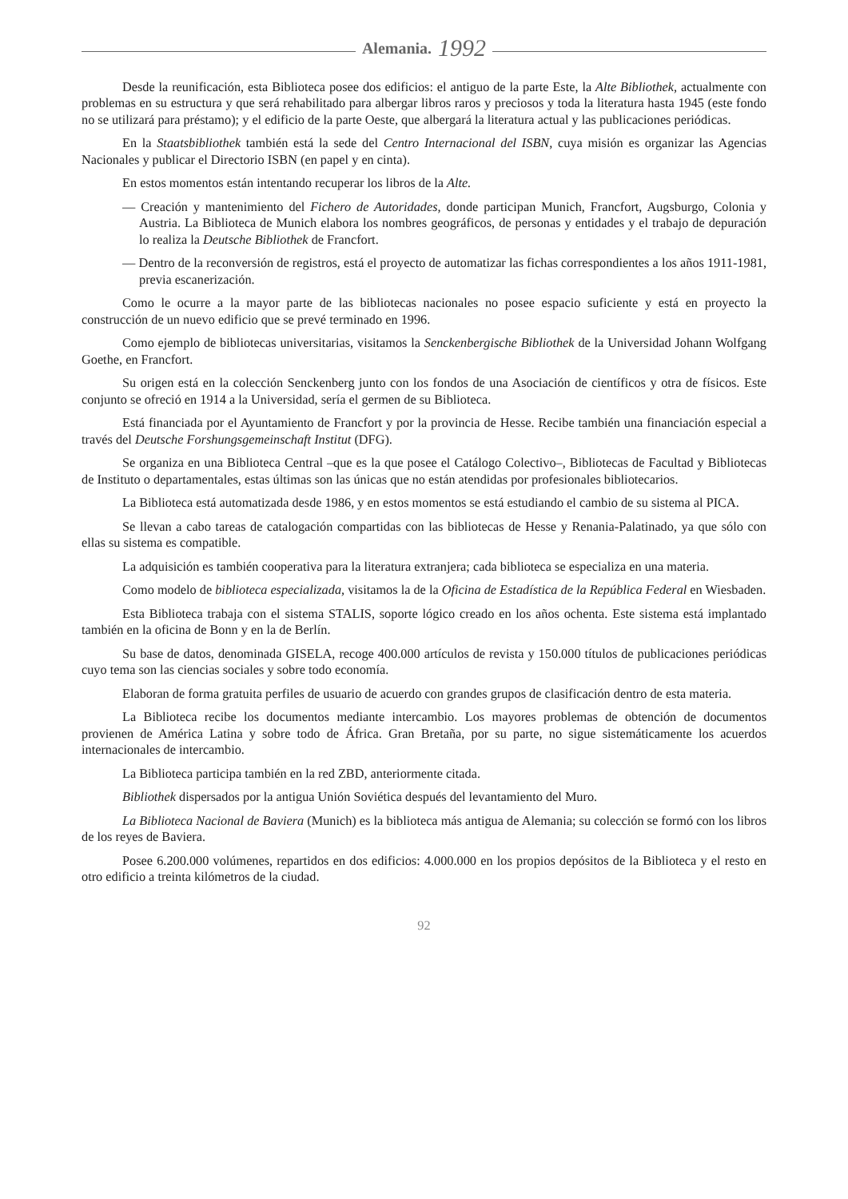Alemania. 1992
Desde la reunificación, esta Biblioteca posee dos edificios: el antiguo de la parte Este, la Alte Bibliothek, actualmente con problemas en su estructura y que será rehabilitado para albergar libros raros y preciosos y toda la literatura hasta 1945 (este fondo no se utilizará para préstamo); y el edificio de la parte Oeste, que albergará la literatura actual y las publicaciones periódicas.
En la Staatsbibliothek también está la sede del Centro Internacional del ISBN, cuya misión es organizar las Agencias Nacionales y publicar el Directorio ISBN (en papel y en cinta).
En estos momentos están intentando recuperar los libros de la Alte.
— Creación y mantenimiento del Fichero de Autoridades, donde participan Munich, Francfort, Augsburgo, Colonia y Austria. La Biblioteca de Munich elabora los nombres geográficos, de personas y entidades y el trabajo de depuración lo realiza la Deutsche Bibliothek de Francfort.
— Dentro de la reconversión de registros, está el proyecto de automatizar las fichas correspondientes a los años 1911-1981, previa escanerización.
Como le ocurre a la mayor parte de las bibliotecas nacionales no posee espacio suficiente y está en proyecto la construcción de un nuevo edificio que se prevé terminado en 1996.
Como ejemplo de bibliotecas universitarias, visitamos la Senckenbergische Bibliothek de la Universidad Johann Wolfgang Goethe, en Francfort.
Su origen está en la colección Senckenberg junto con los fondos de una Asociación de científicos y otra de físicos. Este conjunto se ofreció en 1914 a la Universidad, sería el germen de su Biblioteca.
Está financiada por el Ayuntamiento de Francfort y por la provincia de Hesse. Recibe también una financiación especial a través del Deutsche Forshungsgemeinschaft Institut (DFG).
Se organiza en una Biblioteca Central –que es la que posee el Catálogo Colectivo–, Bibliotecas de Facultad y Bibliotecas de Instituto o departamentales, estas últimas son las únicas que no están atendidas por profesionales bibliotecarios.
La Biblioteca está automatizada desde 1986, y en estos momentos se está estudiando el cambio de su sistema al PICA.
Se llevan a cabo tareas de catalogación compartidas con las bibliotecas de Hesse y Renania-Palatinado, ya que sólo con ellas su sistema es compatible.
La adquisición es también cooperativa para la literatura extranjera; cada biblioteca se especializa en una materia.
Como modelo de biblioteca especializada, visitamos la de la Oficina de Estadística de la República Federal en Wiesbaden.
Esta Biblioteca trabaja con el sistema STALIS, soporte lógico creado en los años ochenta. Este sistema está implantado también en la oficina de Bonn y en la de Berlín.
Su base de datos, denominada GISELA, recoge 400.000 artículos de revista y 150.000 títulos de publicaciones periódicas cuyo tema son las ciencias sociales y sobre todo economía.
Elaboran de forma gratuita perfiles de usuario de acuerdo con grandes grupos de clasificación dentro de esta materia.
La Biblioteca recibe los documentos mediante intercambio. Los mayores problemas de obtención de documentos provienen de América Latina y sobre todo de África. Gran Bretaña, por su parte, no sigue sistemáticamente los acuerdos internacionales de intercambio.
La Biblioteca participa también en la red ZBD, anteriormente citada.
Bibliothek dispersados por la antigua Unión Soviética después del levantamiento del Muro.
La Biblioteca Nacional de Baviera (Munich) es la biblioteca más antigua de Alemania; su colección se formó con los libros de los reyes de Baviera.
Posee 6.200.000 volúmenes, repartidos en dos edificios: 4.000.000 en los propios depósitos de la Biblioteca y el resto en otro edificio a treinta kilómetros de la ciudad.
92